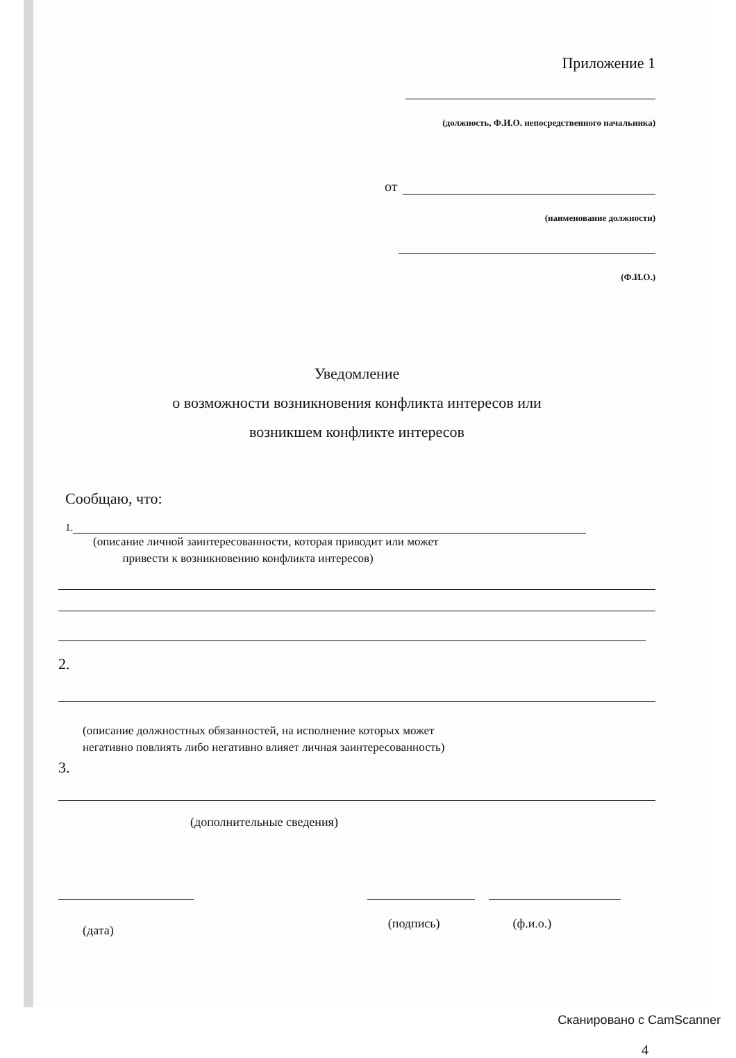Приложение 1
(должность, Ф.И.О. непосредственного начальника)
от
(наименование должности)
(Ф.И.О.)
Уведомление
о возможности возникновения конфликта интересов или
возникшем конфликте интересов
Сообщаю, что:
1.
(описание личной заинтересованности, которая приводит или может
привести к возникновению конфликта интересов)
2.
(описание должностных обязанностей, на исполнение которых может
негативно повлиять либо негативно влияет личная заинтересованность)
3.
(дополнительные сведения)
(дата) (подпись) (ф.и.о.)
4
Сканировано с CamScanner